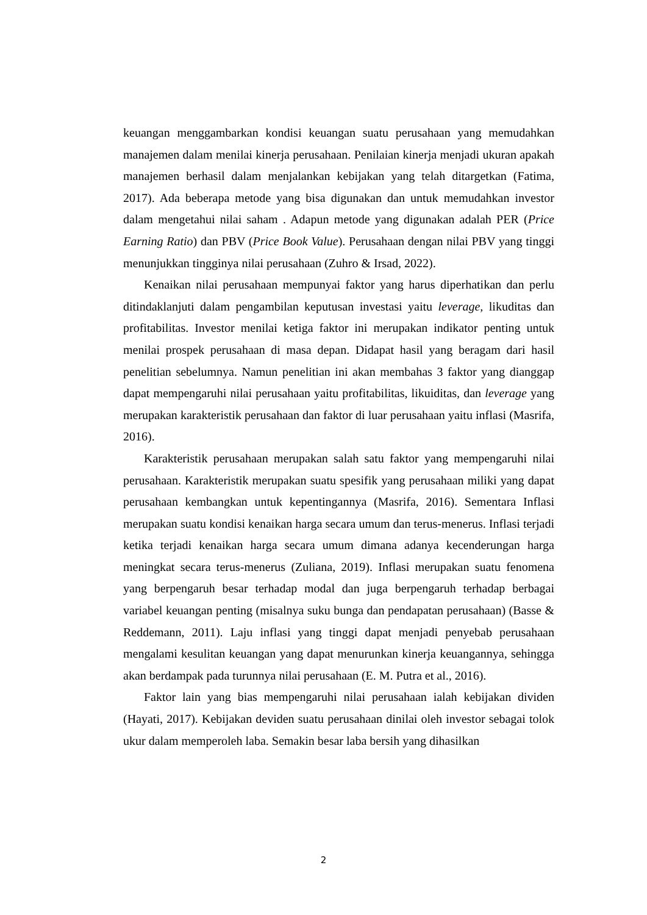keuangan menggambarkan kondisi keuangan suatu perusahaan yang memudahkan manajemen dalam menilai kinerja perusahaan. Penilaian kinerja menjadi ukuran apakah manajemen berhasil dalam menjalankan kebijakan yang telah ditargetkan (Fatima, 2017). Ada beberapa metode yang bisa digunakan dan untuk memudahkan investor dalam mengetahui nilai saham . Adapun metode yang digunakan adalah PER (Price Earning Ratio) dan PBV (Price Book Value). Perusahaan dengan nilai PBV yang tinggi menunjukkan tingginya nilai perusahaan (Zuhro & Irsad, 2022).
Kenaikan nilai perusahaan mempunyai faktor yang harus diperhatikan dan perlu ditindaklanjuti dalam pengambilan keputusan investasi yaitu leverage, likuditas dan profitabilitas. Investor menilai ketiga faktor ini merupakan indikator penting untuk menilai prospek perusahaan di masa depan. Didapat hasil yang beragam dari hasil penelitian sebelumnya. Namun penelitian ini akan membahas 3 faktor yang dianggap dapat mempengaruhi nilai perusahaan yaitu profitabilitas, likuiditas, dan leverage yang merupakan karakteristik perusahaan dan faktor di luar perusahaan yaitu inflasi (Masrifa, 2016).
Karakteristik perusahaan merupakan salah satu faktor yang mempengaruhi nilai perusahaan. Karakteristik merupakan suatu spesifik yang perusahaan miliki yang dapat perusahaan kembangkan untuk kepentingannya (Masrifa, 2016). Sementara Inflasi merupakan suatu kondisi kenaikan harga secara umum dan terus-menerus. Inflasi terjadi ketika terjadi kenaikan harga secara umum dimana adanya kecenderungan harga meningkat secara terus-menerus (Zuliana, 2019). Inflasi merupakan suatu fenomena yang berpengaruh besar terhadap modal dan juga berpengaruh terhadap berbagai variabel keuangan penting (misalnya suku bunga dan pendapatan perusahaan) (Basse & Reddemann, 2011). Laju inflasi yang tinggi dapat menjadi penyebab perusahaan mengalami kesulitan keuangan yang dapat menurunkan kinerja keuangannya, sehingga akan berdampak pada turunnya nilai perusahaan (E. M. Putra et al., 2016).
Faktor lain yang bias mempengaruhi nilai perusahaan ialah kebijakan dividen (Hayati, 2017). Kebijakan deviden suatu perusahaan dinilai oleh investor sebagai tolok ukur dalam memperoleh laba. Semakin besar laba bersih yang dihasilkan
2